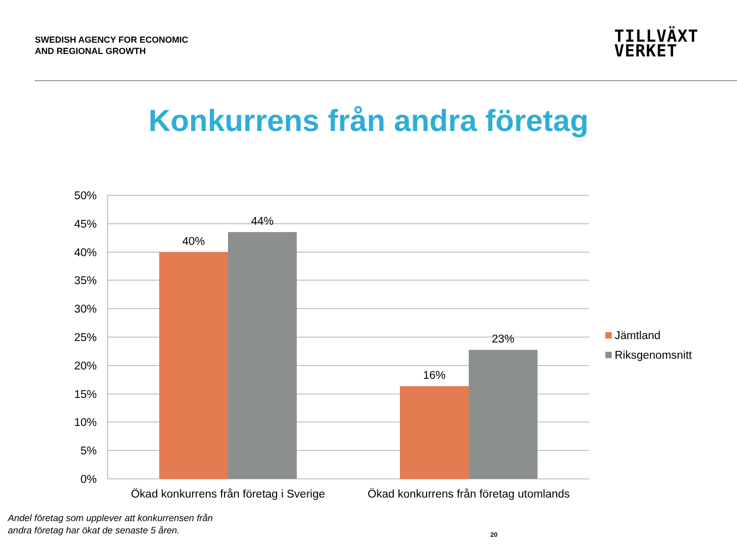SWEDISH AGENCY FOR ECONOMIC
AND REGIONAL GROWTH
TILLVÄXT
VERKET
Konkurrens från andra företag
50%
45%
40%
35%
30%
25%
20%
15%
10%
5%
0%
40%
44%
16%
23%
Ökad konkurrens från företag i Sverige
Ökad konkurrens från företag utomlands
Jämtland
Riksgenomsnitt
Andel företag som upplever att konkurrensen från andra företag har ökat de senaste 5 åren.
20